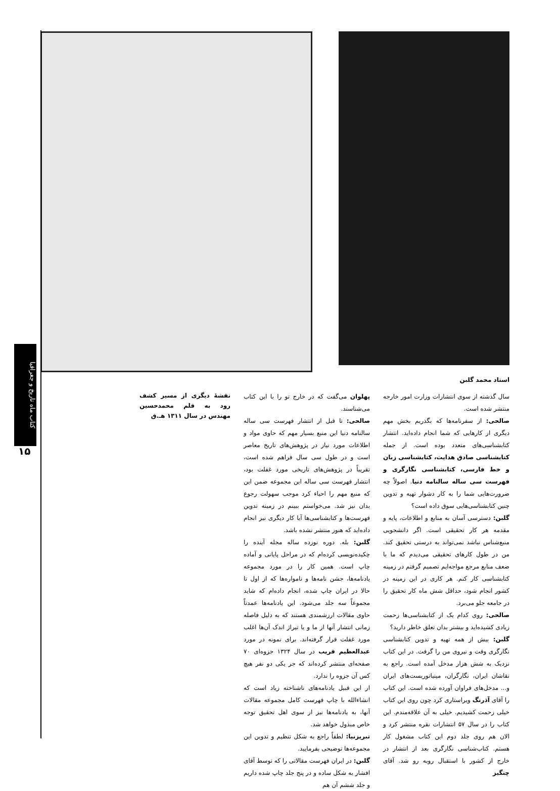کتاب ماه تاریخ و جغرافیا
۱۵
استاد محمد گلبن
سال گذشته از سوی انتشارات وزارت امور خارجه منتشر شده است.
صالحی: از سفرنامه‌ها که بگذریم بخش مهم دیگری از کارهایی که شما انجام داده‌اید. انتشار کتابشناسی‌های متعدد بوده است. از جمله کتابشناسی صادق هدایت، کتابشناسی زبان و خط فارسی، کتابشناسی نگارگری و فهرست سی ساله سالنامه دنیا. اصولاً چه ضرورت‌هایی شما را به کار دشوار تهیه و تدوین چنین کتابشناسی‌هایی سوق داده است؟
گلبن: دسترسی آسان به منابع و اطلاعات، پایه و مقدمه هر کار تحقیقی است. اگر دانشجویی منبع‌شناس نباشد نمی‌تواند به درستی تحقیق کند. من در طول کارهای تحقیقی می‌دیدم که ما با ضعف منابع مرجع مواجه‌ایم تصمیم گرفتم در زمینه کتابشناسی کار کنم. هر کاری در این زمینه در کشور انجام شود، حداقل شش ماه کار تحقیق را در جامعه جلو می‌برد.
صالحی: روی کدام یک از کتابشناسی‌ها زحمت زیادی کشیده‌اید و بیشتر بدان تعلق خاطر دارید؟
گلبن: بیش از همه تهیه و تدوین کتابشناسی نگارگری وقت و نیروی من را گرفت. در این کتاب نزدیک به شش هزار مدخل آمده است. راجع به نقاشان ایران، نگارگران، مینیاتوریست‌های ایران و... مدخل‌های فراوان آورده شده است. این کتاب را آقای آذرنگ ویراستاری کرد چون روی این کتاب خیلی زحمت کشیدیم. خیلی به آن علاقه‌مندم. این کتاب را در سال ۵۷ انتشارات نقره منتشر کرد و الان هم روی جلد دوم این کتاب مشغول کار هستم. کتاب‌شناسی نگارگری بعد از انتشار در خارج از کشور با استقبال روبه رو شد. آقای چنگیز
پهلوان می‌گفت که در خارج تو را با این کتاب می‌شناسند.
صالحی: تا قبل از انتشار فهرست سی ساله سالنامه دنیا این منبع بسیار مهم که حاوی مواد و اطلاعات مورد نیاز در پژوهش‌های تاریخ معاصر است و در طول سی سال فراهم شده است، تقریباً در پژوهش‌های تاریخی مورد غفلت بود، انتشار فهرست سی ساله این مجموعه ضمن این که منبع مهم را احیاء کرد موجب سهولت رجوع بدان نیز شد. می‌خواستم ببینم در زمینه تدوین فهرست‌ها و کتابشناسی‌ها آیا کار دیگری نیز انجام داده‌اید که هنوز منتشر نشده باشد.
گلبن: بله. دوره نوزده ساله مجله آینده را چکیده‌نویسی کرده‌ام که در مراحل پایانی و آماده چاپ است. همین کار را در مورد مجموعه یادنامه‌ها، جشن نامه‌ها و نامواره‌ها که از اول تا حالا در ایران چاپ شده، انجام داده‌ام که شاید مجموعاً سه جلد می‌شود. این یادنامه‌ها عمدتاً حاوی مقالات ارزشمندی هستند که به دلیل فاصله زمانی انتشار آنها از ما و یا تیراژ اندک آن‌ها اغلب مورد غفلت قرار گرفته‌اند. برای نمونه در مورد عبدالعظیم قریب در سال ۱۳۲۴ جزوه‌ای ۷۰ صفحه‌ای منتشر کرده‌اند که جز یکی دو نفر هیچ کس آن جزوه را ندارد.
از این قبیل یادنامه‌های ناشناخته زیاد است که انشاءالله با چاپ فهرست کامل مجموعه مقالات آنها، به یادنامه‌ها نیز از سوی اهل تحقیق توجه خاص مبذول خواهد شد.
تبریزنیا: لطفاً راجع به شکل تنظیم و تدوین این مجموعه‌ها توضیحی بفرمایید.
گلبن: در ایران فهرست مقالاتی را که توسط آقای افشار به شکل ساده و در پنج جلد چاپ شده داریم و جلد ششم آن هم
نقشهٔ دیگری از مسیر کشف رود به قلم محمدحسین مهندس در سال ۱۳۱۱ هـ.ق